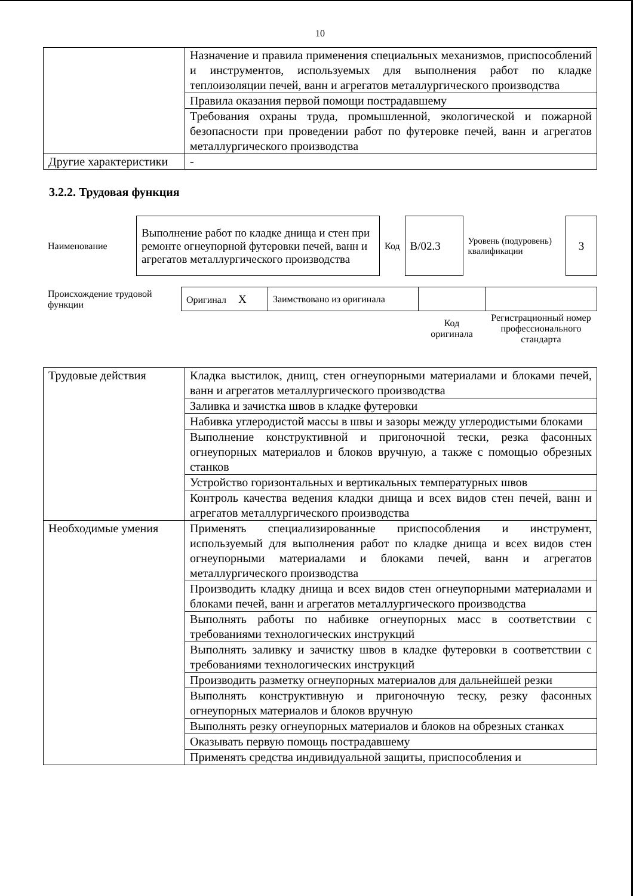10
| | Назначение и правила применения специальных механизмов, приспособлений и инструментов, используемых для выполнения работ по кладке теплоизоляции печей, ванн и агрегатов металлургического производства |
| | Правила оказания первой помощи пострадавшему |
| | Требования охраны труда, промышленной, экологической и пожарной безопасности при проведении работ по футеровке печей, ванн и агрегатов металлургического производства |
| Другие характеристики | - |
3.2.2. Трудовая функция
| Наименование | Выполнение работ по кладке днища и стен при ремонте огнеупорной футеровки печей, ванн и агрегатов металлургического производства | Код | В/02.3 | Уровень (подуровень) квалификации | 3 |
| Происхождение трудовой функции | Оригинал X | Заимствовано из оригинала | | |
| | | | Код оригинала | Регистрационный номер профессионального стандарта |
| Трудовые действия | Кладка выстилок, днищ, стен огнеупорными материалами и блоками печей, ванн и агрегатов металлургического производства |
| | Заливка и зачистка швов в кладке футеровки |
| | Набивка углеродистой массы в швы и зазоры между углеродистыми блоками |
| | Выполнение конструктивной и пригоночной тески, резка фасонных огнеупорных материалов и блоков вручную, а также с помощью обрезных станков |
| | Устройство горизонтальных и вертикальных температурных швов |
| | Контроль качества ведения кладки днища и всех видов стен печей, ванн и агрегатов металлургического производства |
| Необходимые умения | Применять специализированные приспособления и инструмент, используемый для выполнения работ по кладке днища и всех видов стен огнеупорными материалами и блоками печей, ванн и агрегатов металлургического производства |
| | Производить кладку днища и всех видов стен огнеупорными материалами и блоками печей, ванн и агрегатов металлургического производства |
| | Выполнять работы по набивке огнеупорных масс в соответствии с требованиями технологических инструкций |
| | Выполнять заливку и зачистку швов в кладке футеровки в соответствии с требованиями технологических инструкций |
| | Производить разметку огнеупорных материалов для дальнейшей резки |
| | Выполнять конструктивную и пригоночную теску, резку фасонных огнеупорных материалов и блоков вручную |
| | Выполнять резку огнеупорных материалов и блоков на обрезных станках |
| | Оказывать первую помощь пострадавшему |
| | Применять средства индивидуальной защиты, приспособления и |